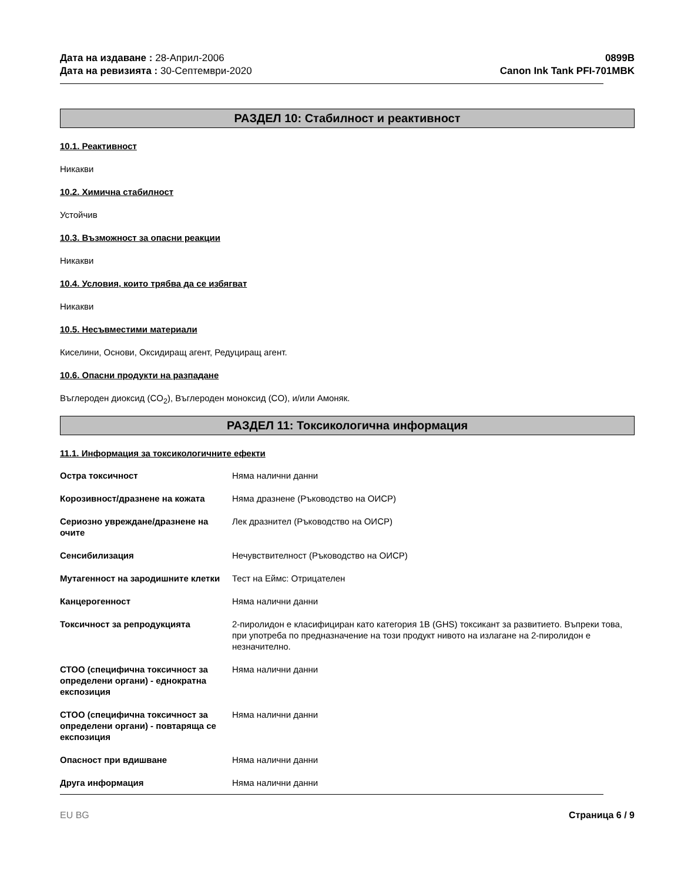Дата на издаване : 28-Април-2006
Дата на ревизията : 30-Септември-2020
0899B
Canon Ink Tank PFI-701MBK
РАЗДЕЛ 10: Стабилност и реактивност
10.1. Реактивност
Никакви
10.2. Химична стабилност
Устойчив
10.3. Възможност за опасни реакции
Никакви
10.4. Условия, които трябва да се избягват
Никакви
10.5. Несъвместими материали
Киселини, Основи, Оксидиращ агент, Редуциращ агент.
10.6. Опасни продукти на разпадане
Въглероден диоксид (CO<sub>2</sub>), Въглероден моноксид (CO), и/или Амоняк.
РАЗДЕЛ 11: Токсикологична информация
11.1. Информация за токсикологичните ефекти
Остра токсичност Няма налични данни
Корозивност/дразнене на кожата Няма дразнене (Ръководство на ОИСР)
Сериозно увреждане/дразнене на очите
Лек дразнител (Ръководство на ОИСР)
Сенсибилизация Нечувствителност (Ръководство на ОИСР)
Мутагенност на зародишните клетки
Тест на Еймс: Отрицателен
Канцерогенност Няма налични данни
Токсичност за репродукцията 2-пиролидон е класифициран като категория 1B (GHS) токсикант за развитието. Въпреки това, при употреба по предназначение на този продукт нивото на излагане на 2-пиролидон е незначително.
СТОО (специфична токсичност за определени органи) - еднократна експозиция
Няма налични данни
СТОО (специфична токсичност за определени органи) - повтаряща се експозиция
Няма налични данни
Опасност при вдишване Няма налични данни
Друга информация Няма налични данни
EU BG Страница 6 / 9